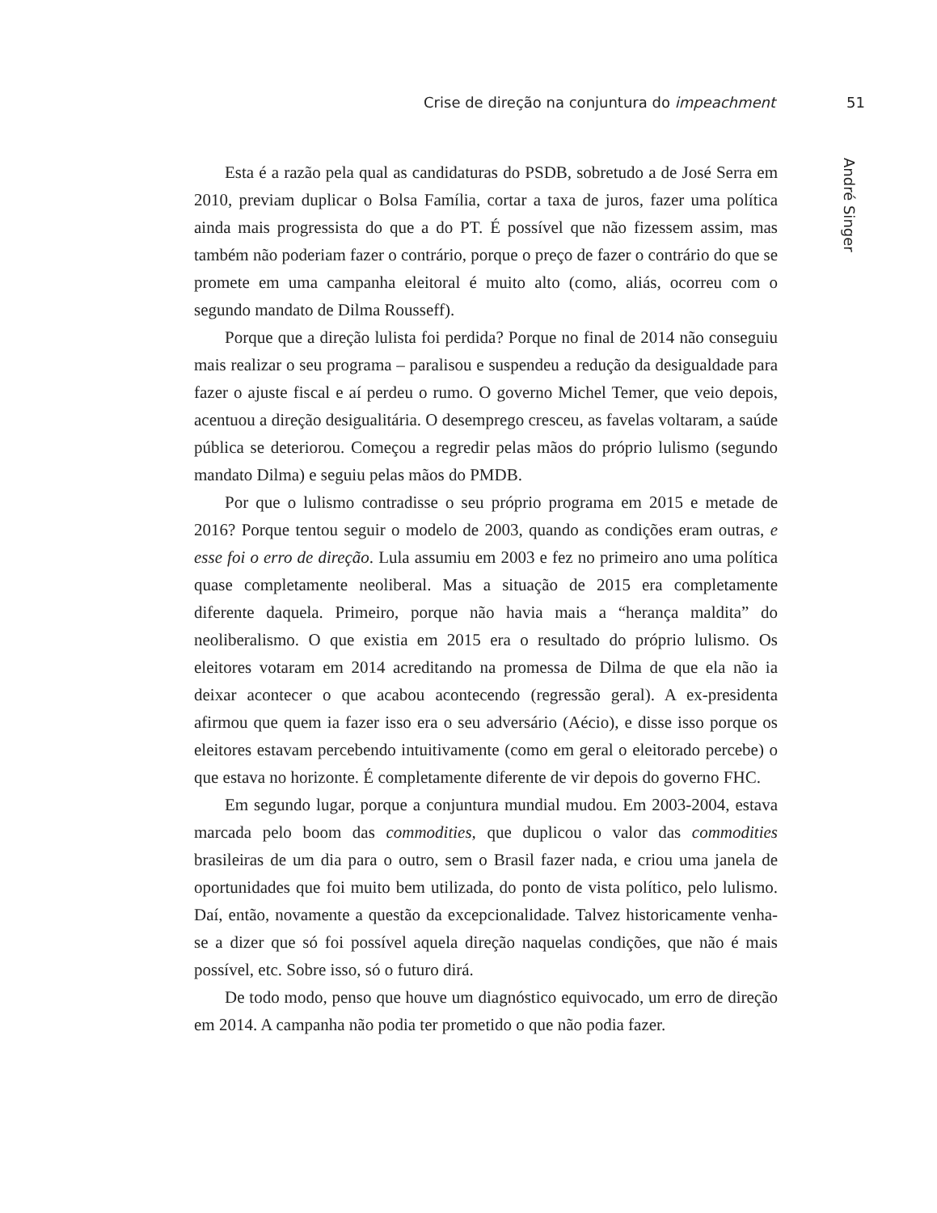Crise de direção na conjuntura do impeachment 51
André Singer
Esta é a razão pela qual as candidaturas do PSDB, sobretudo a de José Serra em 2010, previam duplicar o Bolsa Família, cortar a taxa de juros, fazer uma política ainda mais progressista do que a do PT. É possível que não fizessem assim, mas também não poderiam fazer o contrário, porque o preço de fazer o contrário do que se promete em uma campanha eleitoral é muito alto (como, aliás, ocorreu com o segundo mandato de Dilma Rousseff).
Porque que a direção lulista foi perdida? Porque no final de 2014 não conseguiu mais realizar o seu programa – paralisou e suspendeu a redução da desigualdade para fazer o ajuste fiscal e aí perdeu o rumo. O governo Michel Temer, que veio depois, acentuou a direção desigualitária. O desemprego cresceu, as favelas voltaram, a saúde pública se deteriorou. Começou a regredir pelas mãos do próprio lulismo (segundo mandato Dilma) e seguiu pelas mãos do PMDB.
Por que o lulismo contradisse o seu próprio programa em 2015 e metade de 2016? Porque tentou seguir o modelo de 2003, quando as condições eram outras, e esse foi o erro de direção. Lula assumiu em 2003 e fez no primeiro ano uma política quase completamente neoliberal. Mas a situação de 2015 era completamente diferente daquela. Primeiro, porque não havia mais a “herança maldita” do neoliberalismo. O que existia em 2015 era o resultado do próprio lulismo. Os eleitores votaram em 2014 acreditando na promessa de Dilma de que ela não ia deixar acontecer o que acabou acontecendo (regressão geral). A ex-presidenta afirmou que quem ia fazer isso era o seu adversário (Aécio), e disse isso porque os eleitores estavam percebendo intuitivamente (como em geral o eleitorado percebe) o que estava no horizonte. É completamente diferente de vir depois do governo FHC.
Em segundo lugar, porque a conjuntura mundial mudou. Em 2003-2004, estava marcada pelo boom das commodities, que duplicou o valor das commodities brasileiras de um dia para o outro, sem o Brasil fazer nada, e criou uma janela de oportunidades que foi muito bem utilizada, do ponto de vista político, pelo lulismo. Daí, então, novamente a questão da excepcionalidade. Talvez historicamente venha-se a dizer que só foi possível aquela direção naquelas condições, que não é mais possível, etc. Sobre isso, só o futuro dirá.
De todo modo, penso que houve um diagnóstico equivocado, um erro de direção em 2014. A campanha não podia ter prometido o que não podia fazer.